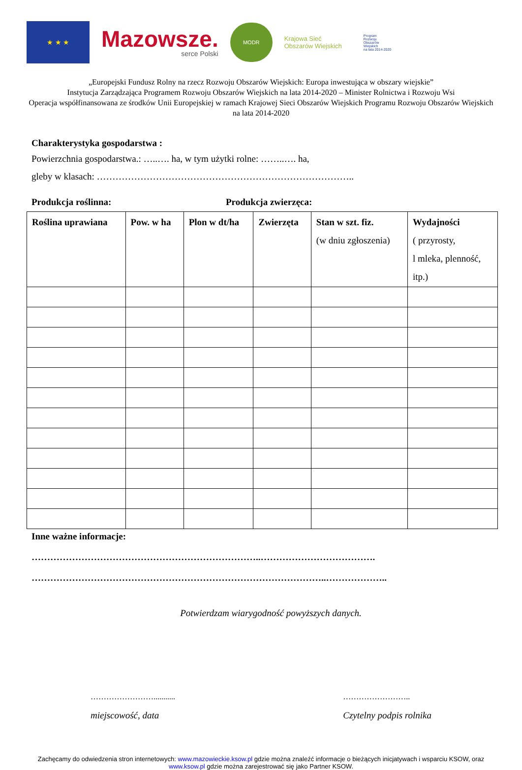★ ★ ★
Mazowsze.
serce Polski
MODR
Krajowa Sieć
Obszarów Wiejskich
Program
Rozwoju
Obszarów
Wiejskich
na lata 2014-2020
„Europejski Fundusz Rolny na rzecz Rozwoju Obszarów Wiejskich: Europa inwestująca w obszary wiejskie”
Instytucja Zarządzająca Programem Rozwoju Obszarów Wiejskich na lata 2014-2020 – Minister Rolnictwa i Rozwoju Wsi
Operacja współfinansowana ze środków Unii Europejskiej w ramach Krajowej Sieci Obszarów Wiejskich Programu Rozwoju Obszarów Wiejskich na lata 2014-2020
Charakterystyka gospodarstwa :
Powierzchnia gospodarstwa.: …..…. ha, w tym użytki rolne: ……..…. ha,
gleby w klasach: ………………………………………………………………………..
Produkcja roślinna: Produkcja zwierzęca:
| Roślina uprawiana | Pow. w ha | Plon w dt/ha | Zwierzęta | Stan w szt. fiz. (w dniu zgłoszenia) | Wydajności ( przyrosty, l mleka, plenność, itp.) |
| --- | --- | --- | --- | --- | --- |
Inne ważne informacje:
………………………………………………………………..……………………………….
…………………………………………………………………………………..………………..
Potwierdzam wiarygodność powyższych danych.
……………………...........
miejscowość, data
……………………..
Czytelny podpis rolnika
Zachęcamy do odwiedzenia stron internetowych: www.mazowieckie.ksow.pl gdzie można znaleźć informacje o bieżących inicjatywach i wsparciu KSOW, oraz www.ksow.pl gdzie można zarejestrować się jako Partner KSOW.